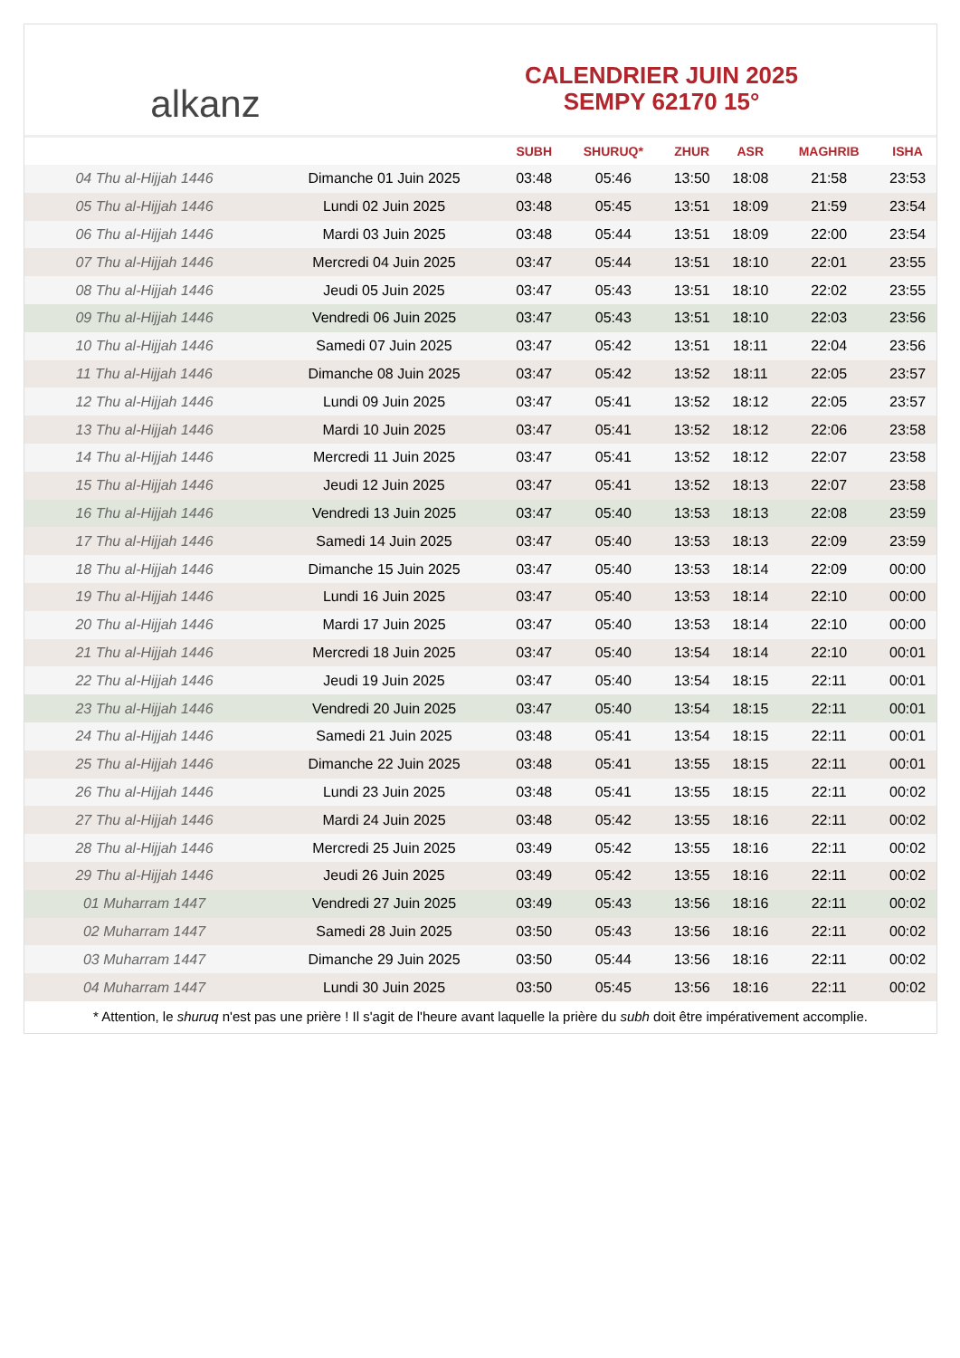alkanz
CALENDRIER JUIN 2025
SEMPY 62170 15°
| | | SUBH | SHURUQ* | ZHUR | ASR | MAGHRIB | ISHA |
| --- | --- | --- | --- | --- | --- | --- | --- |
| 04 Thu al-Hijjah 1446 | Dimanche 01 Juin 2025 | 03:48 | 05:46 | 13:50 | 18:08 | 21:58 | 23:53 |
| 05 Thu al-Hijjah 1446 | Lundi 02 Juin 2025 | 03:48 | 05:45 | 13:51 | 18:09 | 21:59 | 23:54 |
| 06 Thu al-Hijjah 1446 | Mardi 03 Juin 2025 | 03:48 | 05:44 | 13:51 | 18:09 | 22:00 | 23:54 |
| 07 Thu al-Hijjah 1446 | Mercredi 04 Juin 2025 | 03:47 | 05:44 | 13:51 | 18:10 | 22:01 | 23:55 |
| 08 Thu al-Hijjah 1446 | Jeudi 05 Juin 2025 | 03:47 | 05:43 | 13:51 | 18:10 | 22:02 | 23:55 |
| 09 Thu al-Hijjah 1446 | Vendredi 06 Juin 2025 | 03:47 | 05:43 | 13:51 | 18:10 | 22:03 | 23:56 |
| 10 Thu al-Hijjah 1446 | Samedi 07 Juin 2025 | 03:47 | 05:42 | 13:51 | 18:11 | 22:04 | 23:56 |
| 11 Thu al-Hijjah 1446 | Dimanche 08 Juin 2025 | 03:47 | 05:42 | 13:52 | 18:11 | 22:05 | 23:57 |
| 12 Thu al-Hijjah 1446 | Lundi 09 Juin 2025 | 03:47 | 05:41 | 13:52 | 18:12 | 22:05 | 23:57 |
| 13 Thu al-Hijjah 1446 | Mardi 10 Juin 2025 | 03:47 | 05:41 | 13:52 | 18:12 | 22:06 | 23:58 |
| 14 Thu al-Hijjah 1446 | Mercredi 11 Juin 2025 | 03:47 | 05:41 | 13:52 | 18:12 | 22:07 | 23:58 |
| 15 Thu al-Hijjah 1446 | Jeudi 12 Juin 2025 | 03:47 | 05:41 | 13:52 | 18:13 | 22:07 | 23:58 |
| 16 Thu al-Hijjah 1446 | Vendredi 13 Juin 2025 | 03:47 | 05:40 | 13:53 | 18:13 | 22:08 | 23:59 |
| 17 Thu al-Hijjah 1446 | Samedi 14 Juin 2025 | 03:47 | 05:40 | 13:53 | 18:13 | 22:09 | 23:59 |
| 18 Thu al-Hijjah 1446 | Dimanche 15 Juin 2025 | 03:47 | 05:40 | 13:53 | 18:14 | 22:09 | 00:00 |
| 19 Thu al-Hijjah 1446 | Lundi 16 Juin 2025 | 03:47 | 05:40 | 13:53 | 18:14 | 22:10 | 00:00 |
| 20 Thu al-Hijjah 1446 | Mardi 17 Juin 2025 | 03:47 | 05:40 | 13:53 | 18:14 | 22:10 | 00:00 |
| 21 Thu al-Hijjah 1446 | Mercredi 18 Juin 2025 | 03:47 | 05:40 | 13:54 | 18:14 | 22:10 | 00:01 |
| 22 Thu al-Hijjah 1446 | Jeudi 19 Juin 2025 | 03:47 | 05:40 | 13:54 | 18:15 | 22:11 | 00:01 |
| 23 Thu al-Hijjah 1446 | Vendredi 20 Juin 2025 | 03:47 | 05:40 | 13:54 | 18:15 | 22:11 | 00:01 |
| 24 Thu al-Hijjah 1446 | Samedi 21 Juin 2025 | 03:48 | 05:41 | 13:54 | 18:15 | 22:11 | 00:01 |
| 25 Thu al-Hijjah 1446 | Dimanche 22 Juin 2025 | 03:48 | 05:41 | 13:55 | 18:15 | 22:11 | 00:01 |
| 26 Thu al-Hijjah 1446 | Lundi 23 Juin 2025 | 03:48 | 05:41 | 13:55 | 18:15 | 22:11 | 00:02 |
| 27 Thu al-Hijjah 1446 | Mardi 24 Juin 2025 | 03:48 | 05:42 | 13:55 | 18:16 | 22:11 | 00:02 |
| 28 Thu al-Hijjah 1446 | Mercredi 25 Juin 2025 | 03:49 | 05:42 | 13:55 | 18:16 | 22:11 | 00:02 |
| 29 Thu al-Hijjah 1446 | Jeudi 26 Juin 2025 | 03:49 | 05:42 | 13:55 | 18:16 | 22:11 | 00:02 |
| 01 Muharram 1447 | Vendredi 27 Juin 2025 | 03:49 | 05:43 | 13:56 | 18:16 | 22:11 | 00:02 |
| 02 Muharram 1447 | Samedi 28 Juin 2025 | 03:50 | 05:43 | 13:56 | 18:16 | 22:11 | 00:02 |
| 03 Muharram 1447 | Dimanche 29 Juin 2025 | 03:50 | 05:44 | 13:56 | 18:16 | 22:11 | 00:02 |
| 04 Muharram 1447 | Lundi 30 Juin 2025 | 03:50 | 05:45 | 13:56 | 18:16 | 22:11 | 00:02 |
* Attention, le shuruq n'est pas une prière ! Il s'agit de l'heure avant laquelle la prière du subh doit être impérativement accomplie.